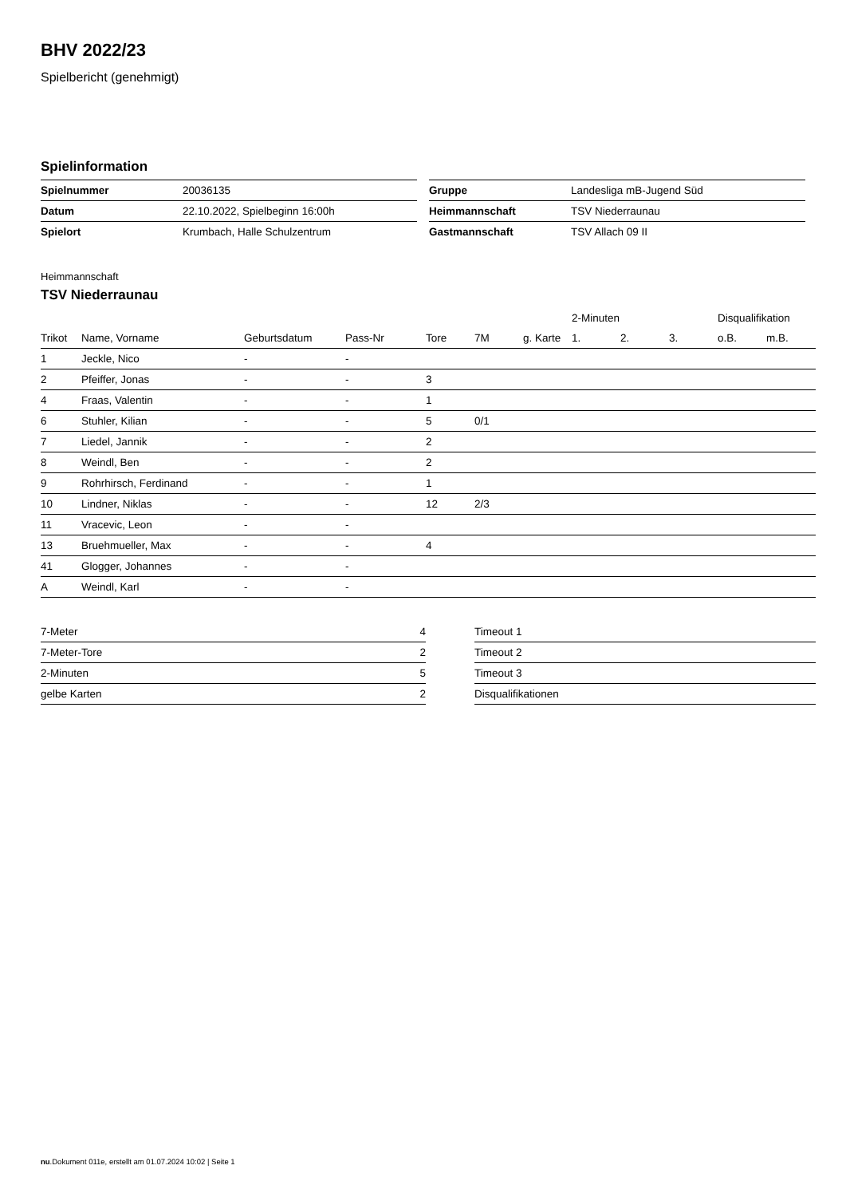BHV 2022/23
Spielbericht (genehmigt)
Spielinformation
| Spielnummer | 20036135 |
| Datum | 22.10.2022, Spielbeginn 16:00h |
| Spielort | Krumbach, Halle Schulzentrum |
| Gruppe | Landesliga mB-Jugend Süd |
| Heimmannschaft | TSV Niederraunau |
| Gastmannschaft | TSV Allach 09 II |
Heimmannschaft
TSV Niederraunau
| | | | | | | | 2-Minuten | | | Disqualifikation | |
| --- | --- | --- | --- | --- | --- | --- | --- | --- | --- | --- | --- |
| Trikot | Name, Vorname | Geburtsdatum | Pass-Nr | Tore | 7M | g. Karte | 1. | 2. | 3. | o.B. | m.B. |
| 1 | Jeckle, Nico | - | - | | | | | | | | |
| 2 | Pfeiffer, Jonas | - | - | 3 | | | | | | | |
| 4 | Fraas, Valentin | - | - | 1 | | | | | | | |
| 6 | Stuhler, Kilian | - | - | 5 | 0/1 | | | | | | |
| 7 | Liedel, Jannik | - | - | 2 | | | | | | | |
| 8 | Weindl, Ben | - | - | 2 | | | | | | | |
| 9 | Rohrhirsch, Ferdinand | - | - | 1 | | | | | | | |
| 10 | Lindner, Niklas | - | - | 12 | 2/3 | | | | | | |
| 11 | Vracevic, Leon | - | - | | | | | | | | |
| 13 | Bruehmueller, Max | - | - | 4 | | | | | | | |
| 41 | Glogger, Johannes | - | - | | | | | | | | |
| A | Weindl, Karl | - | - | | | | | | | | |
| 7-Meter | 4 |
| 7-Meter-Tore | 2 |
| 2-Minuten | 5 |
| gelbe Karten | 2 |
| Timeout 1 |
| Timeout 2 |
| Timeout 3 |
| Disqualifikationen |
nu.Dokument 011e, erstellt am 01.07.2024 10:02 | Seite 1